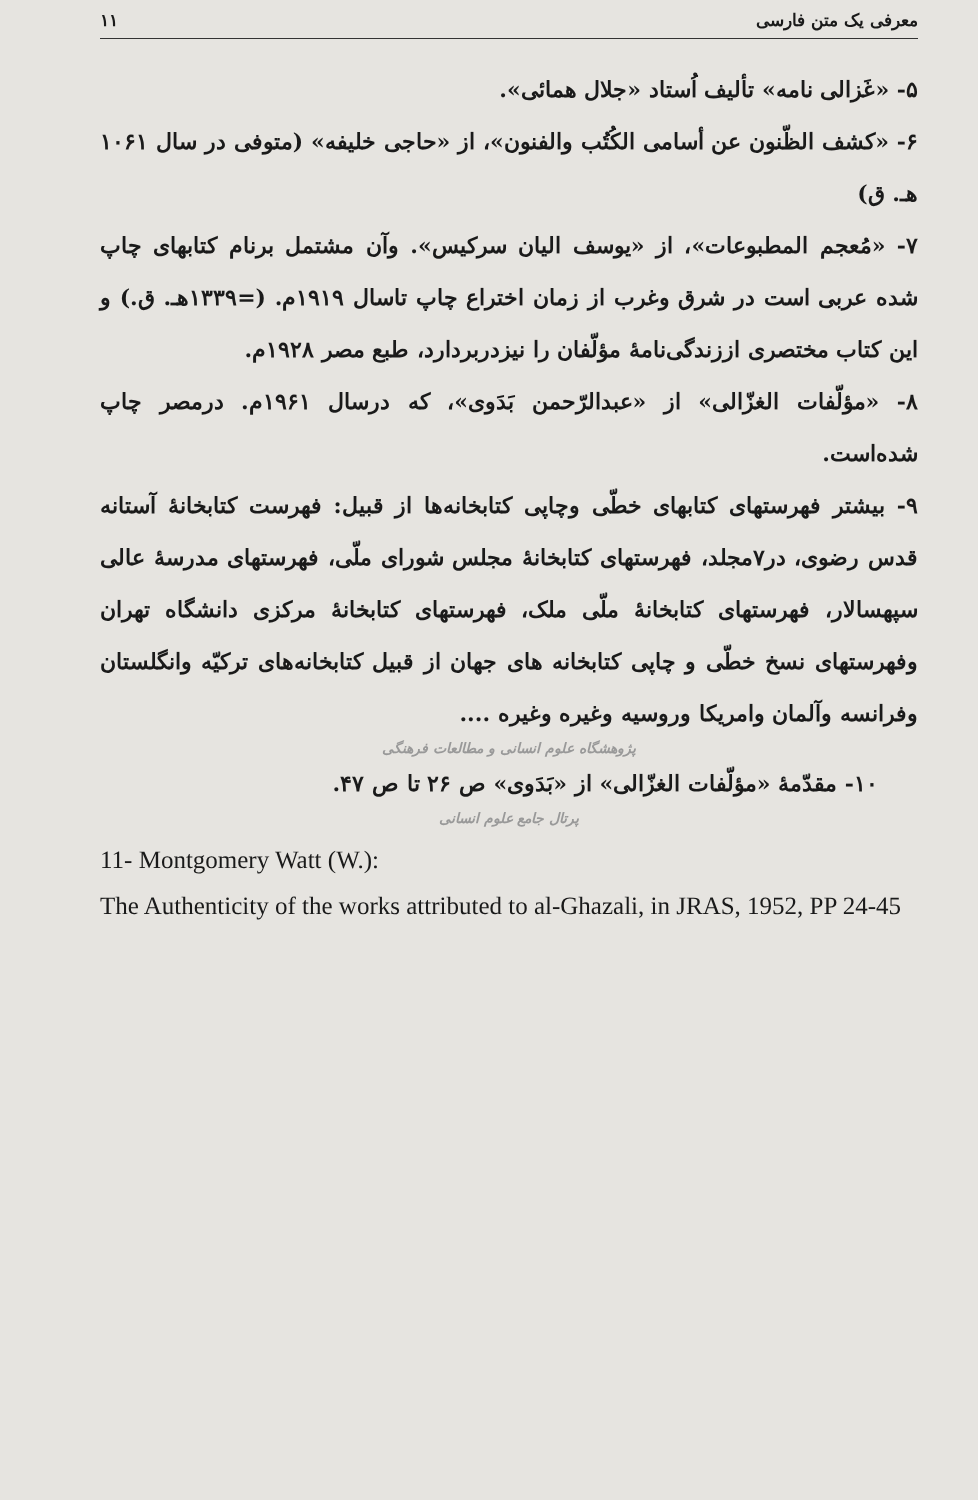معرفی یک متن فارسی ۱۱
۵- «غَزالی نامه» تألیف اُستاد «جلال همائی».
۶- «کشف الظّنون عن أسامی الکُتُب والفنون»، از «حاجی خلیفه» (متوفی در سال ۱۰۶۱ هـ. ق)
۷- «مُعجم المطبوعات»، از «یوسف الیان سرکیس». وآن مشتمل برنام کتابهای چاپ شده عربی است در شرق وغرب از زمان اختراع چاپ تاسال ۱۹۱۹م. (=۱۳۳۹هـ. ق.) و این کتاب مختصری اززندگی‌نامهٔ مؤلّفان را نیزدربردارد، طبع مصر ۱۹۲۸م.
۸- «مؤلّفات الغزّالی» از «عبدالرّحمن بَدَوی»، که درسال ۱۹۶۱م. درمصر چاپ شده‌است.
۹- بیشتر فهرستهای کتابهای خطّی وچاپی کتابخانه‌ها از قبیل: فهرست کتابخانهٔ آستانه قدس رضوی، در۷مجلد، فهرستهای کتابخانهٔ مجلس شورای ملّی، فهرستهای مدرسهٔ عالی سپهسالار، فهرستهای کتابخانهٔ ملّی ملک، فهرستهای کتابخانهٔ مرکزی دانشگاه تهران وفهرستهای نسخ خطّی و چاپی کتابخانه های جهان از قبیل کتابخانه‌های ترکیّه وانگلستان وفرانسه وآلمان وامریکا وروسیه وغیره وغیره ....
پژوهشگاه علوم انسانی و مطالعات فرهنگی
۱۰- مقدّمهٔ «مؤلّفات الغزّالی» از «بَدَوی» ص ۲۶ تا ص ۴۷.
پرتال جامع علوم انسانی
11- Montgomery Watt (W.):
The Authenticity of the works attributed to al-Ghazali, in JRAS, 1952, PP 24-45